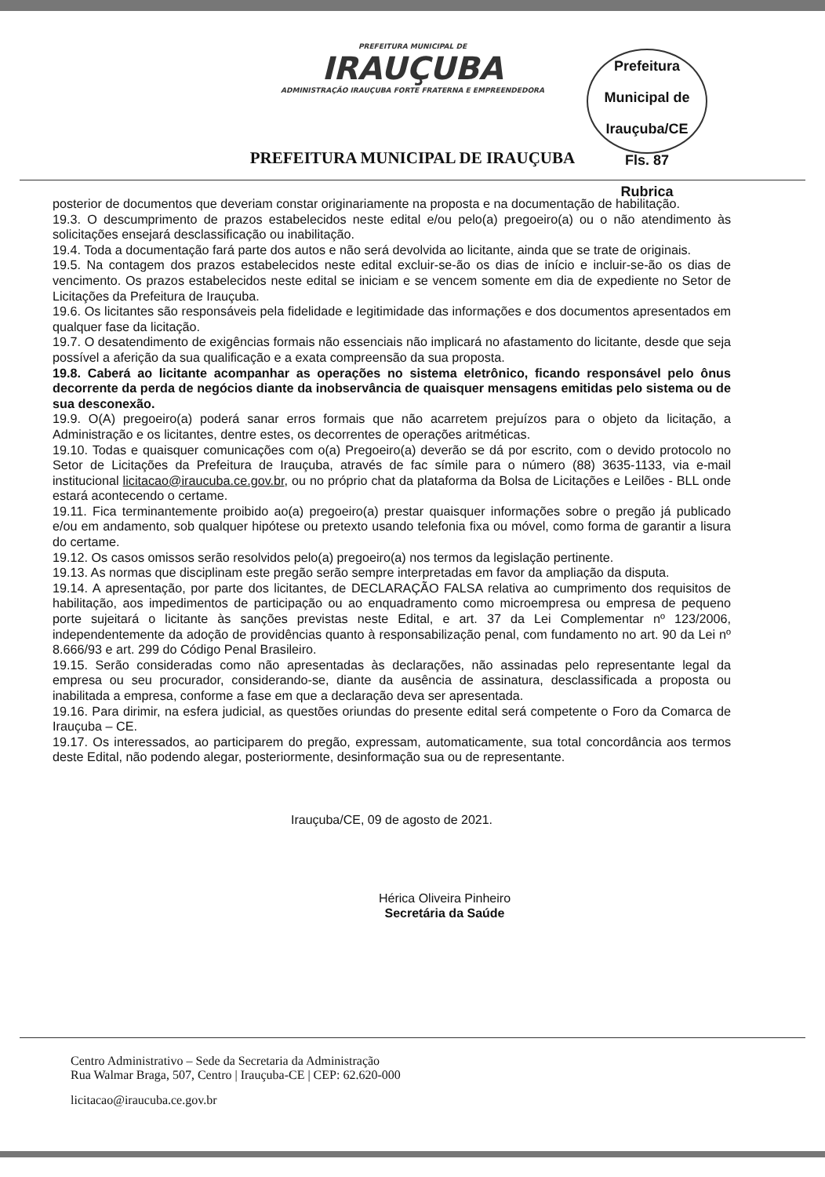PREFEITURA MUNICIPAL DE
IRAUÇUBA
ADMINISTRAÇÃO IRAUÇUBA FORTE FRATERNA E EMPREENDEDORA
Prefeitura Municipal de Irauçuba/CE
Fls. 87
Rubrica
PREFEITURA MUNICIPAL DE IRAUÇUBA
posterior de documentos que deveriam constar originariamente na proposta e na documentação de habilitação.
19.3. O descumprimento de prazos estabelecidos neste edital e/ou pelo(a) pregoeiro(a) ou o não atendimento às solicitações ensejará desclassificação ou inabilitação.
19.4. Toda a documentação fará parte dos autos e não será devolvida ao licitante, ainda que se trate de originais.
19.5. Na contagem dos prazos estabelecidos neste edital excluir-se-ão os dias de início e incluir-se-ão os dias de vencimento. Os prazos estabelecidos neste edital se iniciam e se vencem somente em dia de expediente no Setor de Licitações da Prefeitura de Irauçuba.
19.6. Os licitantes são responsáveis pela fidelidade e legitimidade das informações e dos documentos apresentados em qualquer fase da licitação.
19.7. O desatendimento de exigências formais não essenciais não implicará no afastamento do licitante, desde que seja possível a aferição da sua qualificação e a exata compreensão da sua proposta.
19.8. Caberá ao licitante acompanhar as operações no sistema eletrônico, ficando responsável pelo ônus decorrente da perda de negócios diante da inobservância de quaisquer mensagens emitidas pelo sistema ou de sua desconexão.
19.9. O(A) pregoeiro(a) poderá sanar erros formais que não acarretem prejuízos para o objeto da licitação, a Administração e os licitantes, dentre estes, os decorrentes de operações aritméticas.
19.10. Todas e quaisquer comunicações com o(a) Pregoeiro(a) deverão se dá por escrito, com o devido protocolo no Setor de Licitações da Prefeitura de Irauçuba, através de fac símile para o número (88) 3635-1133, via e-mail institucional licitacao@iraucuba.ce.gov.br, ou no próprio chat da plataforma da Bolsa de Licitações e Leilões - BLL onde estará acontecendo o certame.
19.11. Fica terminantemente proibido ao(a) pregoeiro(a) prestar quaisquer informações sobre o pregão já publicado e/ou em andamento, sob qualquer hipótese ou pretexto usando telefonia fixa ou móvel, como forma de garantir a lisura do certame.
19.12. Os casos omissos serão resolvidos pelo(a) pregoeiro(a) nos termos da legislação pertinente.
19.13. As normas que disciplinam este pregão serão sempre interpretadas em favor da ampliação da disputa.
19.14. A apresentação, por parte dos licitantes, de DECLARAÇÃO FALSA relativa ao cumprimento dos requisitos de habilitação, aos impedimentos de participação ou ao enquadramento como microempresa ou empresa de pequeno porte sujeitará o licitante às sanções previstas neste Edital, e art. 37 da Lei Complementar nº 123/2006, independentemente da adoção de providências quanto à responsabilização penal, com fundamento no art. 90 da Lei nº 8.666/93 e art. 299 do Código Penal Brasileiro.
19.15. Serão consideradas como não apresentadas às declarações, não assinadas pelo representante legal da empresa ou seu procurador, considerando-se, diante da ausência de assinatura, desclassificada a proposta ou inabilitada a empresa, conforme a fase em que a declaração deva ser apresentada.
19.16. Para dirimir, na esfera judicial, as questões oriundas do presente edital será competente o Foro da Comarca de Irauçuba – CE.
19.17. Os interessados, ao participarem do pregão, expressam, automaticamente, sua total concordância aos termos deste Edital, não podendo alegar, posteriormente, desinformação sua ou de representante.
Irauçuba/CE, 09 de agosto de 2021.
Hérica Oliveira Pinheiro
Secretária da Saúde
Centro Administrativo – Sede da Secretaria da Administração
Rua Walmar Braga, 507, Centro | Irauçuba-CE | CEP: 62.620-000
licitacao@iraucuba.ce.gov.br